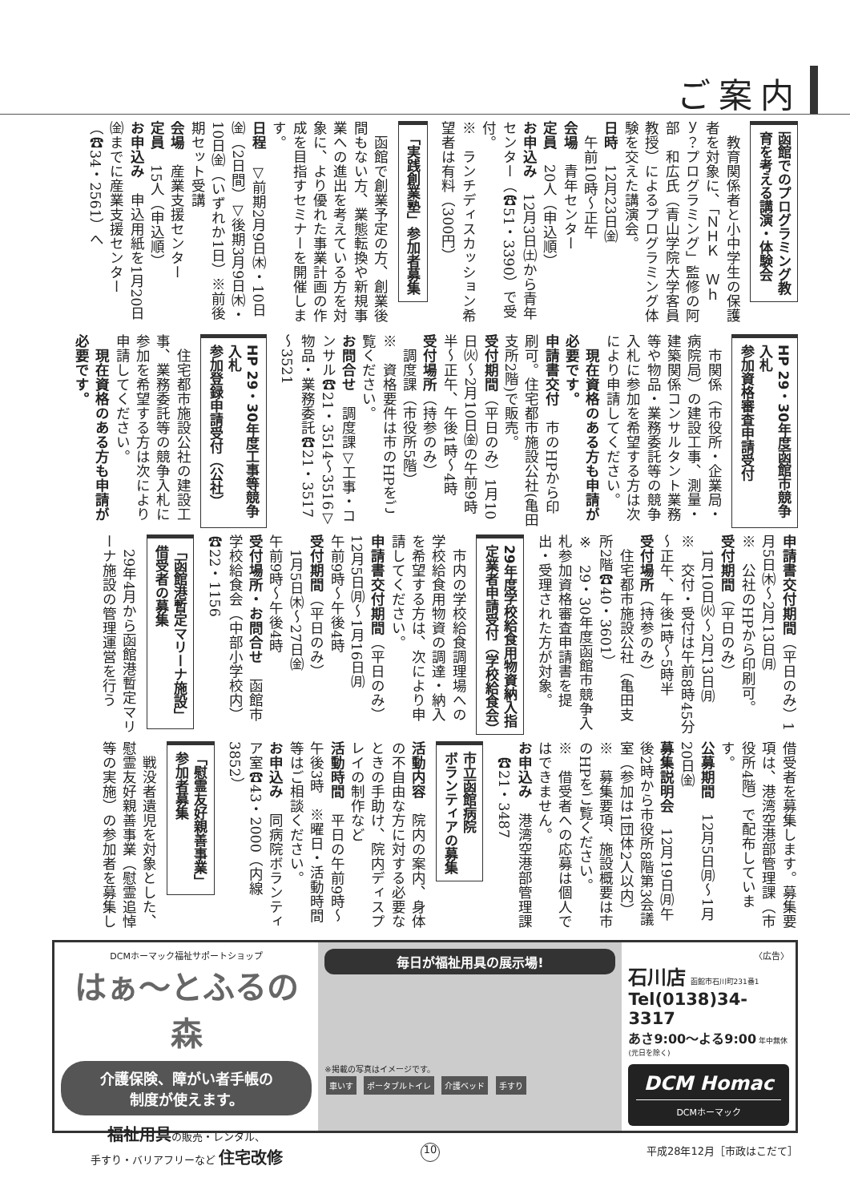ご案内
函館でのプログラミング教
育を考える講演・体験会
　教育関係者と小中学生の保護者を対象に、「ＮＨＫ　Ｗｈｙ？プログラミング」監修の阿部　和広氏（青山学院大学客員教授）によるプログラミング体験を交えた講演会。
日時　12月23日㈮
　午前10時～正午
会場　青年センター
定員　20人（申込順）
お申込み　12月3日㈯から青年センター（☎51・3390）で受付。
※　ランチディスカッション希望者は有料（300円）
「実践創業塾」参加者募集
　函館で創業予定の方、創業後間もない方、業態転換や新規事業への進出を考えている方を対象に、より優れた事業計画の作成を目指すセミナーを開催します。
日程　▽前期2月9日㈭・10日㈮（2日間）▽後期3月9日㈭・10日㈮（いずれか1日）※前後期セット受講
会場　産業支援センター
定員　15人（申込順）
お申込み　申込用紙を1月20日㈮までに産業支援センター（☎34・2561）へ
HP 29・30年度函館市競争入札
参加資格審査申請受付
　市関係（市役所・企業局・病院局）の建設工事、測量・建築関係コンサルタント業務等や物品・業務委託等の競争入札に参加を希望する方は次により申請してください。
　現在資格のある方も申請が必要です。
申請書交付　市のHPから印刷可。住宅都市施設公社(亀田支所2階)で販売。
受付期間（平日のみ）1月10日㈫～2月10日㈮の午前9時半～正午、午後1時～4時
受付場所（持参のみ）
　調度課（市役所5階）
※　資格要件は市のHPをご覧ください。
お問合せ　調度課▽工事・コンサル☎21・3514～3516▽物品・業務委託☎21・3517～3521
HP 29・30年度工事等競争入札
参加登録申請受付（公社）
　住宅都市施設公社の建設工事、業務委託等の競争入札に参加を希望する方は次により申請してください。
　現在資格のある方も申請が必要です。
申請書交付期間（平日のみ）1月5日㈭～2月13日㈪
※　公社のHPから印刷可。
受付期間（平日のみ）
　1月10日㈫～2月13日㈪
※　交付・受付は午前8時45分～正午、午後1時～5時半
受付場所（持参のみ）
　住宅都市施設公社（亀田支所2階☎40・3601）
※　29・30年度函館市競争入札参加資格審査申請書を提出・受理された方が対象。
29年度学校給食用物資納入指
定業者申請受付（学校給食会）
　市内の学校給食調理場への学校給食用物資の調達・納入を希望する方は、次により申請してください。
申請書交付期間（平日のみ）
12月5日㈪～1月16日㈪
午前9時～午後4時
受付期間（平日のみ）
　1月5日㈭～27日㈮
午前9時～午後4時
受付場所・お問合せ　函館市学校給食会（中部小学校内）☎22・1156
「函館港暫定マリーナ施設」
借受者の募集
　29年4月から函館港暫定マリーナ施設の管理運営を行う
借受者を募集します。募集要項は、港湾空港部管理課（市役所4階）で配布しています。
公募期間　12月5日㈪～1月20日㈮
募集説明会　12月19日㈪午後2時から市役所8階第3会議室（参加は1団体2人以内）
※　募集要項、施設概要は市のHPをご覧ください。
※　借受者への応募は個人ではできません。
お申込み　港湾空港部管理課
　☎21・3487
市立函館病院
ボランティアの募集
活動内容　院内の案内、身体の不自由な方に対する必要なときの手助け、院内ディスプレイの制作など
活動時間　平日の午前9時～午後3時　※曜日・活動時間等はご相談ください。
お申込み　同病院ボランティア室☎43・2000（内線3852）
「慰霊友好親善事業」
参加者募集
　戦没者遺児を対象とした、慰霊友好親善事業（慰霊追悼等の実施）の参加者を募集し
DCMホーマック福祉サポートショップ
はぁ～とふるの森
介護保険、障がい者手帳の
制度が使えます。
福祉用具の販売・レンタル、
手すり・バリアフリーなど 住宅改修
毎日が福祉用具の展示場!
※掲載の写真はイメージです。
車いす ポータブルトイレ 介護ベッド 手すり
〈広告〉
石川店 函館市石川町231番1
Tel(0138)34-3317
あさ9:00～よる9:00 年中無休(元日を除く)
DCM Homac
DCMホーマック
10 平成28年12月［市政はこだて］